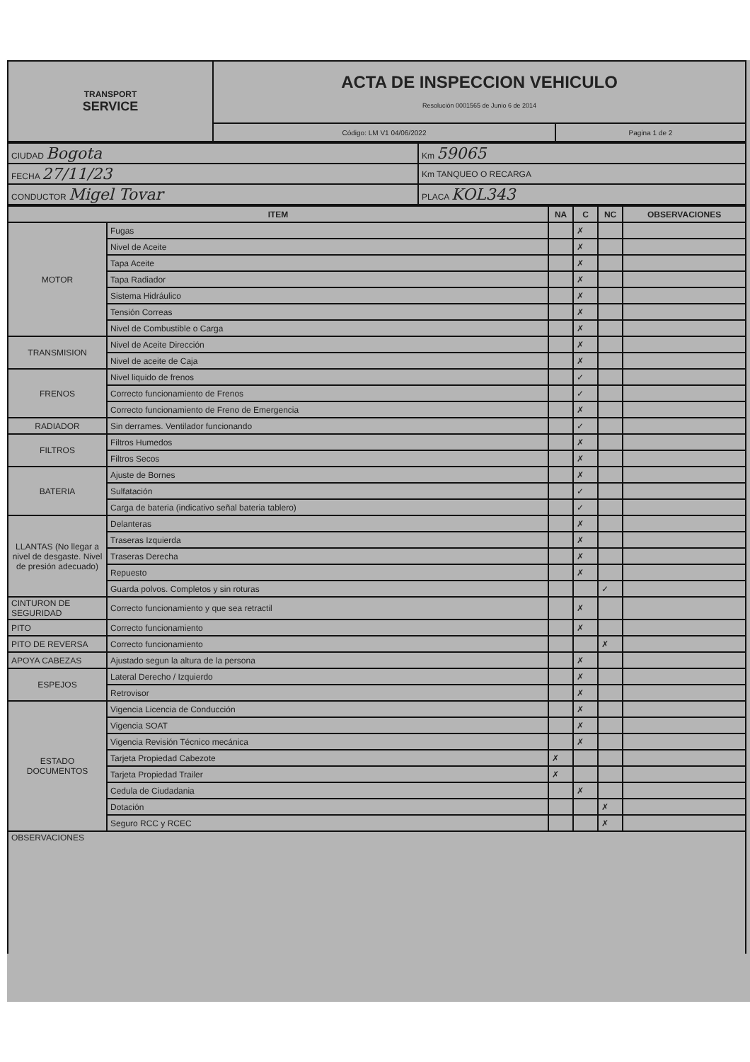| TRANSPORT SERVICE | ACTA DE INSPECCION VEHICULO Resolución 0001565 de Junio 6 de 2014 | |
| | Código: LM V1 04/06/2022 | Pagina 1 de 2 |
| CIUDAD Bogota | Km 59065 |
| FECHA 27/11/23 | Km TANQUEO O RECARGA |
| CONDUCTOR Migel Tovar | PLACA KOL343 |
| ITEM | | NA | C | NC | OBSERVACIONES |
| --- | --- | --- | --- | --- | --- |
| MOTOR | Fugas | | ✗ | | |
| | Nivel de Aceite | | ✗ | | |
| | Tapa Aceite | | ✗ | | |
| | Tapa Radiador | | ✗ | | |
| | Sistema Hidráulico | | ✗ | | |
| | Tensión Correas | | ✗ | | |
| | Nivel de Combustible o Carga | | ✗ | | |
| TRANSMISION | Nivel de Aceite Dirección | | ✗ | | |
| | Nivel de aceite de Caja | | ✗ | | |
| FRENOS | Nivel liquido de frenos | | ✓ | | |
| | Correcto funcionamiento de Frenos | | ✓ | | |
| | Correcto funcionamiento de Freno de Emergencia | | ✗ | | |
| RADIADOR | Sin derrames. Ventilador funcionando | | ✓ | | |
| FILTROS | Filtros Humedos | | ✗ | | |
| | Filtros Secos | | ✗ | | |
| BATERIA | Ajuste de Bornes | | ✗ | | |
| | Sulfatación | | ✓ | | |
| | Carga de bateria (indicativo señal bateria tablero) | | ✓ | | |
| LLANTAS (No llegar a nivel de desgaste. Nivel de presión adecuado) | Delanteras | | ✗ | | |
| | Traseras Izquierda | | ✗ | | |
| | Traseras Derecha | | ✗ | | |
| | Repuesto | | ✗ | | |
| | Guarda polvos. Completos y sin roturas | | | ✓ | |
| CINTURON DE SEGURIDAD | Correcto funcionamiento y que sea retractil | | ✗ | | |
| PITO | Correcto funcionamiento | | ✗ | | |
| PITO DE REVERSA | Correcto funcionamiento | | | ✗ | |
| APOYA CABEZAS | Ajustado segun la altura de la persona | | ✗ | | |
| ESPEJOS | Lateral Derecho / Izquierdo | | ✗ | | |
| | Retrovisor | | ✗ | | |
| ESTADO DOCUMENTOS | Vigencia Licencia de Conducción | | ✗ | | |
| | Vigencia SOAT | | ✗ | | |
| | Vigencia Revisión Técnico mecánica | | ✗ | | |
| | Tarjeta Propiedad Cabezote | ✗ | | | |
| | Tarjeta Propiedad Trailer | ✗ | | | |
| | Cedula de Ciudadania | | ✗ | | |
| | Dotación | | | ✗ | |
| | Seguro RCC y RCEC | | | ✗ | |
| OBSERVACIONES | | | | | |